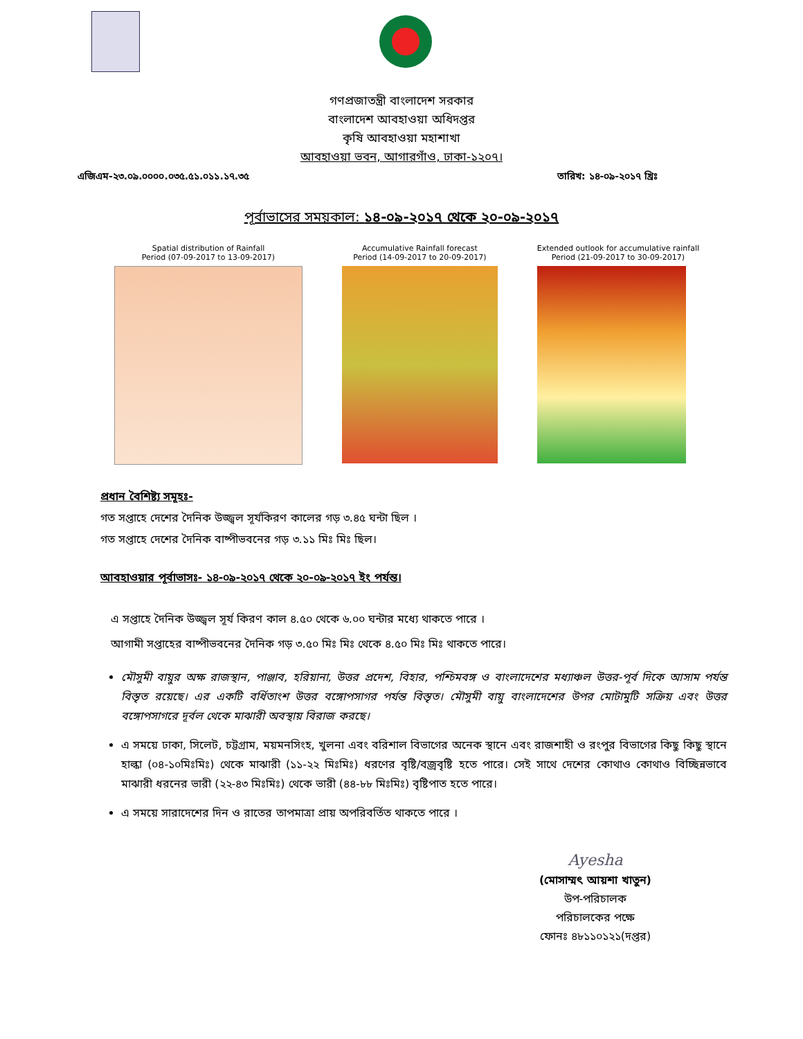গণপ্রজাতন্ত্রী বাংলাদেশ সরকার
বাংলাদেশ আবহাওয়া অধিদপ্তর
কৃষি আবহাওয়া মহাশাখা
আবহাওয়া ভবন, আগারগাঁও, ঢাকা-১২০৭।
এজিএম-২৩.০৯.০০০০.০৩৫.৫১.০১১.১৭.৩৫ তারিখ: ১৪-০৯-২০১৭ খ্রিঃ
পূর্বাভাসের সময়কাল: ১৪-০৯-২০১৭ থেকে ২০-০৯-২০১৭
Spatial distribution of Rainfall
Period (07-09-2017 to 13-09-2017)
Accumulative Rainfall forecast
Period (14-09-2017 to 20-09-2017)
Extended outlook for accumulative rainfall
Period (21-09-2017 to 30-09-2017)
প্রধান বৈশিষ্ট্য সমূহঃ-
গত সপ্তাহে দেশের দৈনিক উজ্জ্বল সূর্যকিরণ কালের গড় ৩.৪৫ ঘন্টা ছিল ।
গত সপ্তাহে দেশের দৈনিক বাষ্পীভবনের গড় ৩.১১ মিঃ মিঃ ছিল।
আবহাওয়ার পূর্বাভাসঃ- ১৪-০৯-২০১৭ থেকে ২০-০৯-২০১৭ ইং পর্যন্ত।
এ সপ্তাহে দৈনিক উজ্জ্বল সূর্য কিরণ কাল ৪.৫০ থেকে ৬.০০ ঘন্টার মধ্যে থাকতে পারে ।
আগামী সপ্তাহের বাষ্পীভবনের দৈনিক গড় ৩.৫০ মিঃ মিঃ থেকে ৪.৫০ মিঃ মিঃ থাকতে পারে।
মৌসুমী বায়ুর অক্ষ রাজস্থান, পাঞ্জাব, হরিয়ানা, উত্তর প্রদেশ, বিহার, পশ্চিমবঙ্গ ও বাংলাদেশের মধ্যাঞ্চল উত্তর-পূর্ব দিকে আসাম পর্যন্ত বিস্তৃত রয়েছে। এর একটি বর্ধিতাংশ উত্তর বঙ্গোপসাগর পর্যন্ত বিস্তৃত। মৌসুমী বায়ু বাংলাদেশের উপর মোটামুটি সক্রিয় এবং উত্তর বঙ্গোপসাগরে দূর্বল থেকে মাঝারী অবস্থায় বিরাজ করছে।
এ সময়ে ঢাকা, সিলেট, চট্টগ্রাম, ময়মনসিংহ, খুলনা এবং বরিশাল বিভাগের অনেক স্থানে এবং রাজশাহী ও রংপুর বিভাগের কিছু কিছু স্থানে হাল্কা (০৪-১০মিঃমিঃ) থেকে মাঝারী (১১-২২ মিঃমিঃ) ধরণের বৃষ্টি/বজ্রবৃষ্টি হতে পারে। সেই সাথে দেশের কোথাও কোথাও বিচ্ছিন্নভাবে মাঝারী ধরনের ভারী (২২-৪৩ মিঃমিঃ) থেকে ভারী (৪৪-৮৮ মিঃমিঃ) বৃষ্টিপাত হতে পারে।
এ সময়ে সারাদেশের দিন ও রাতের তাপমাত্রা প্রায় অপরিবর্তিত থাকতে পারে ।
Ayesha
(মোসাম্মৎ আয়শা খাতুন)
উপ-পরিচালক
পরিচালকের পক্ষে
ফোনঃ ৪৮১১০১২১(দপ্তর)